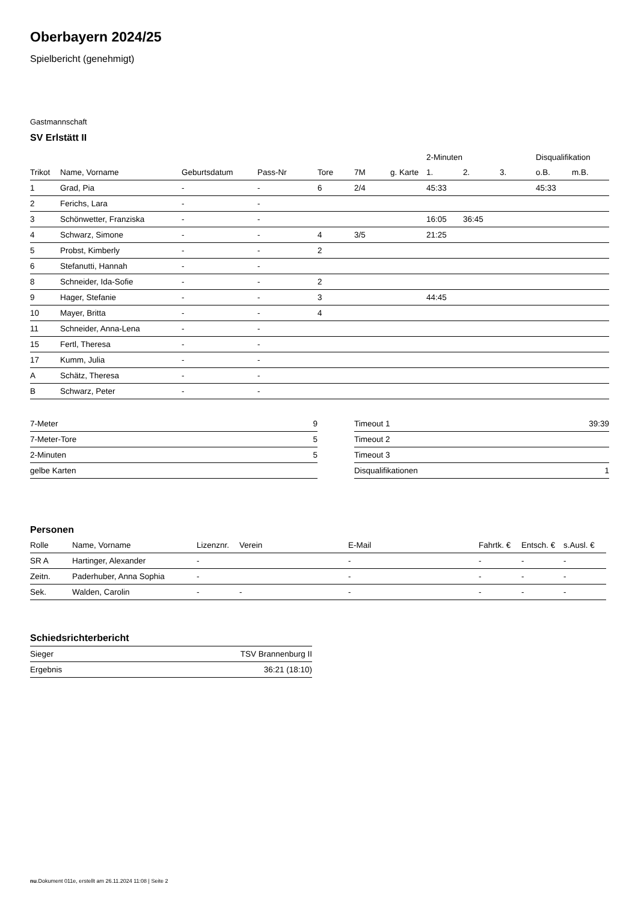Oberbayern 2024/25
Spielbericht (genehmigt)
Gastmannschaft
SV Erlstätt II
| | | | | | | | 2-Minuten | | | Disqualifikation | |
| --- | --- | --- | --- | --- | --- | --- | --- | --- | --- | --- | --- |
| Trikot | Name, Vorname | Geburtsdatum | Pass-Nr | Tore | 7M | g. Karte | 1. | 2. | 3. | o.B. | m.B. |
| 1 | Grad, Pia | - | - | 6 | 2/4 | | 45:33 | | | 45:33 | |
| 2 | Ferichs, Lara | - | - | | | | | | | | |
| 3 | Schönwetter, Franziska | - | - | | | | 16:05 | 36:45 | | | |
| 4 | Schwarz, Simone | - | - | 4 | 3/5 | | 21:25 | | | | |
| 5 | Probst, Kimberly | - | - | 2 | | | | | | | |
| 6 | Stefanutti, Hannah | - | - | | | | | | | | |
| 8 | Schneider, Ida-Sofie | - | - | 2 | | | | | | | |
| 9 | Hager, Stefanie | - | - | 3 | | | 44:45 | | | | |
| 10 | Mayer, Britta | - | - | 4 | | | | | | | |
| 11 | Schneider, Anna-Lena | - | - | | | | | | | | |
| 15 | Fertl, Theresa | - | - | | | | | | | | |
| 17 | Kumm, Julia | - | - | | | | | | | | |
| A | Schätz, Theresa | - | - | | | | | | | | |
| B | Schwarz, Peter | - | - | | | | | | | | |
| 7-Meter | 9 |
| 7-Meter-Tore | 5 |
| 2-Minuten | 5 |
| gelbe Karten | |
| Timeout 1 | 39:39 |
| Timeout 2 | |
| Timeout 3 | |
| Disqualifikationen | 1 |
Personen
| Rolle | Name, Vorname | Lizenznr. | Verein | E-Mail | Fahrtk. € | Entsch. € | s.Ausl. € |
| --- | --- | --- | --- | --- | --- | --- | --- |
| SR A | Hartinger, Alexander | - | | - | - | - | - |
| Zeitn. | Paderhuber, Anna Sophia | - | | - | - | - | - |
| Sek. | Walden, Carolin | - | - | - | - | - | - |
Schiedsrichterbericht
| Sieger | TSV Brannenburg II |
| Ergebnis | 36:21 (18:10) |
nu.Dokument 011e, erstellt am 26.11.2024 11:08 | Seite 2